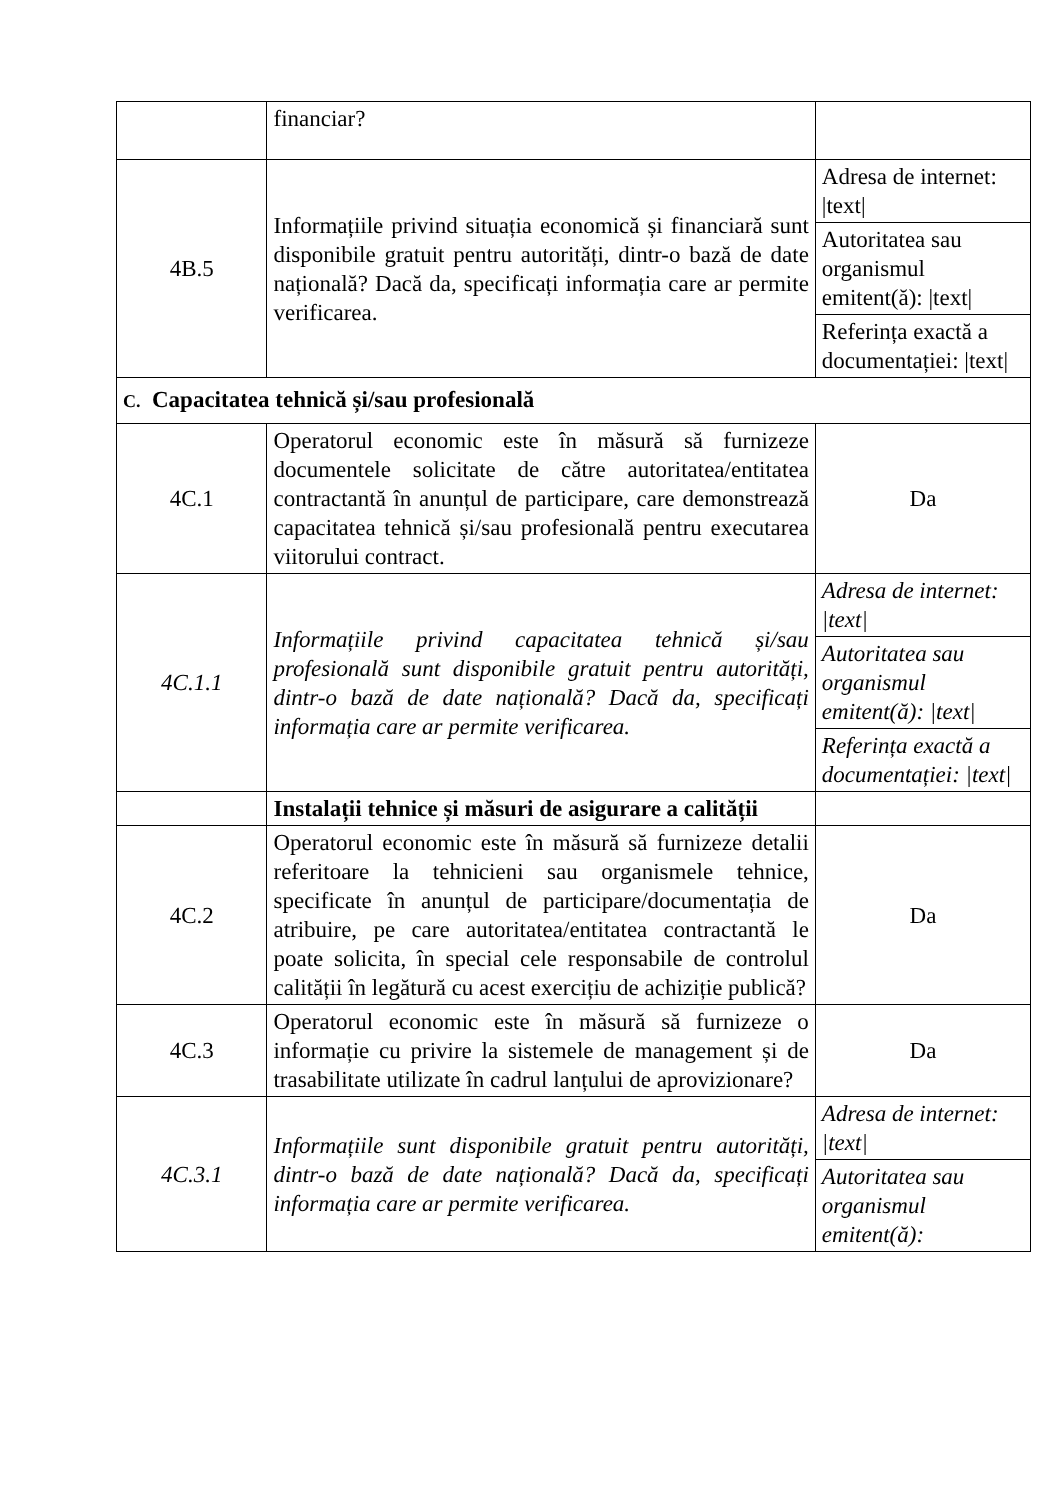| | financiar? | |
| 4B.5 | Informațiile privind situația economică și financiară sunt disponibile gratuit pentru autorități, dintr-o bază de date națională? Dacă da, specificați informația care ar permite verificarea. | Adresa de internet: /text/ |
| | | Autoritatea sau organismul emitent(ă): /text/ |
| | | Referința exactă a documentației: /text/ |
| C. Capacitatea tehnică și/sau profesională | | |
| 4C.1 | Operatorul economic este în măsură să furnizeze documentele solicitate de către autoritatea/entitatea contractantă în anunțul de participare, care demonstrează capacitatea tehnică și/sau profesională pentru executarea viitorului contract. | Da |
| 4C.1.1 | Informațiile privind capacitatea tehnică și/sau profesională sunt disponibile gratuit pentru autorități, dintr-o bază de date națională? Dacă da, specificați informația care ar permite verificarea. | Adresa de internet: /text/ |
| | | Autoritatea sau organismul emitent(ă): /text/ |
| | | Referința exactă a documentației: /text/ |
| | Instalații tehnice și măsuri de asigurare a calității | |
| 4C.2 | Operatorul economic este în măsură să furnizeze detalii referitoare la tehnicieni sau organismele tehnice, specificate în anunțul de participare/documentația de atribuire, pe care autoritatea/entitatea contractantă le poate solicita, în special cele responsabile de controlul calității în legătură cu acest exercițiu de achiziție publică? | Da |
| 4C.3 | Operatorul economic este în măsură să furnizeze o informație cu privire la sistemele de management și de trasabilitate utilizate în cadrul lanțului de aprovizionare? | Da |
| 4C.3.1 | Informațiile sunt disponibile gratuit pentru autorități, dintr-o bază de date națională? Dacă da, specificați informația care ar permite verificarea. | Adresa de internet: /text/ |
| | | Autoritatea sau organismul emitent(ă): |